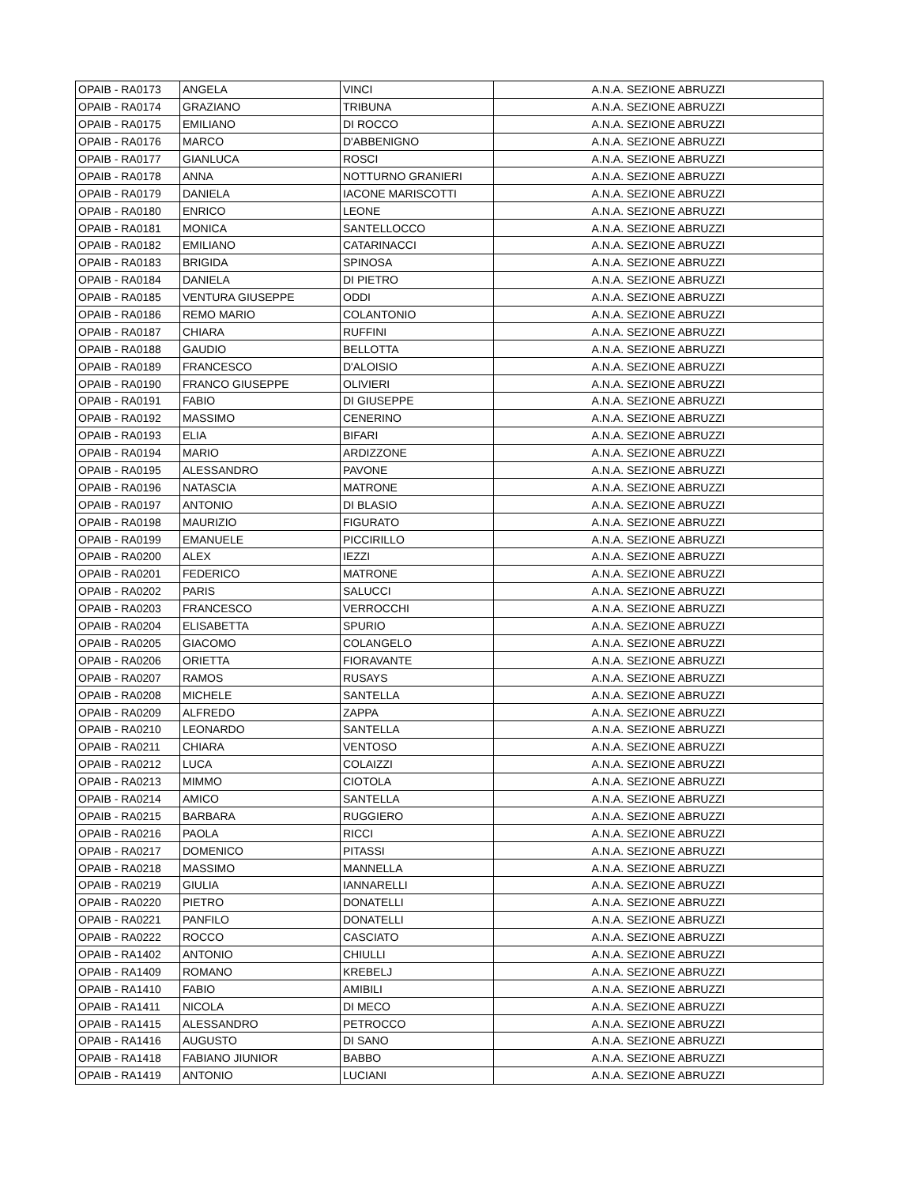| OPAIB - RA0173 | ANGELA | VINCI | A.N.A. SEZIONE ABRUZZI |
| OPAIB - RA0174 | GRAZIANO | TRIBUNA | A.N.A. SEZIONE ABRUZZI |
| OPAIB - RA0175 | EMILIANO | DI ROCCO | A.N.A. SEZIONE ABRUZZI |
| OPAIB - RA0176 | MARCO | D'ABBENIGNO | A.N.A. SEZIONE ABRUZZI |
| OPAIB - RA0177 | GIANLUCA | ROSCI | A.N.A. SEZIONE ABRUZZI |
| OPAIB - RA0178 | ANNA | NOTTURNO GRANIERI | A.N.A. SEZIONE ABRUZZI |
| OPAIB - RA0179 | DANIELA | IACONE MARISCOTTI | A.N.A. SEZIONE ABRUZZI |
| OPAIB - RA0180 | ENRICO | LEONE | A.N.A. SEZIONE ABRUZZI |
| OPAIB - RA0181 | MONICA | SANTELLOCCO | A.N.A. SEZIONE ABRUZZI |
| OPAIB - RA0182 | EMILIANO | CATARINACCI | A.N.A. SEZIONE ABRUZZI |
| OPAIB - RA0183 | BRIGIDA | SPINOSA | A.N.A. SEZIONE ABRUZZI |
| OPAIB - RA0184 | DANIELA | DI PIETRO | A.N.A. SEZIONE ABRUZZI |
| OPAIB - RA0185 | VENTURA GIUSEPPE | ODDI | A.N.A. SEZIONE ABRUZZI |
| OPAIB - RA0186 | REMO MARIO | COLANTONIO | A.N.A. SEZIONE ABRUZZI |
| OPAIB - RA0187 | CHIARA | RUFFINI | A.N.A. SEZIONE ABRUZZI |
| OPAIB - RA0188 | GAUDIO | BELLOTTA | A.N.A. SEZIONE ABRUZZI |
| OPAIB - RA0189 | FRANCESCO | D'ALOISIO | A.N.A. SEZIONE ABRUZZI |
| OPAIB - RA0190 | FRANCO GIUSEPPE | OLIVIERI | A.N.A. SEZIONE ABRUZZI |
| OPAIB - RA0191 | FABIO | DI GIUSEPPE | A.N.A. SEZIONE ABRUZZI |
| OPAIB - RA0192 | MASSIMO | CENERINO | A.N.A. SEZIONE ABRUZZI |
| OPAIB - RA0193 | ELIA | BIFARI | A.N.A. SEZIONE ABRUZZI |
| OPAIB - RA0194 | MARIO | ARDIZZONE | A.N.A. SEZIONE ABRUZZI |
| OPAIB - RA0195 | ALESSANDRO | PAVONE | A.N.A. SEZIONE ABRUZZI |
| OPAIB - RA0196 | NATASCIA | MATRONE | A.N.A. SEZIONE ABRUZZI |
| OPAIB - RA0197 | ANTONIO | DI BLASIO | A.N.A. SEZIONE ABRUZZI |
| OPAIB - RA0198 | MAURIZIO | FIGURATO | A.N.A. SEZIONE ABRUZZI |
| OPAIB - RA0199 | EMANUELE | PICCIRILLO | A.N.A. SEZIONE ABRUZZI |
| OPAIB - RA0200 | ALEX | IEZZI | A.N.A. SEZIONE ABRUZZI |
| OPAIB - RA0201 | FEDERICO | MATRONE | A.N.A. SEZIONE ABRUZZI |
| OPAIB - RA0202 | PARIS | SALUCCI | A.N.A. SEZIONE ABRUZZI |
| OPAIB - RA0203 | FRANCESCO | VERROCCHI | A.N.A. SEZIONE ABRUZZI |
| OPAIB - RA0204 | ELISABETTA | SPURIO | A.N.A. SEZIONE ABRUZZI |
| OPAIB - RA0205 | GIACOMO | COLANGELO | A.N.A. SEZIONE ABRUZZI |
| OPAIB - RA0206 | ORIETTA | FIORAVANTE | A.N.A. SEZIONE ABRUZZI |
| OPAIB - RA0207 | RAMOS | RUSAYS | A.N.A. SEZIONE ABRUZZI |
| OPAIB - RA0208 | MICHELE | SANTELLA | A.N.A. SEZIONE ABRUZZI |
| OPAIB - RA0209 | ALFREDO | ZAPPA | A.N.A. SEZIONE ABRUZZI |
| OPAIB - RA0210 | LEONARDO | SANTELLA | A.N.A. SEZIONE ABRUZZI |
| OPAIB - RA0211 | CHIARA | VENTOSO | A.N.A. SEZIONE ABRUZZI |
| OPAIB - RA0212 | LUCA | COLAIZZI | A.N.A. SEZIONE ABRUZZI |
| OPAIB - RA0213 | MIMMO | CIOTOLA | A.N.A. SEZIONE ABRUZZI |
| OPAIB - RA0214 | AMICO | SANTELLA | A.N.A. SEZIONE ABRUZZI |
| OPAIB - RA0215 | BARBARA | RUGGIERO | A.N.A. SEZIONE ABRUZZI |
| OPAIB - RA0216 | PAOLA | RICCI | A.N.A. SEZIONE ABRUZZI |
| OPAIB - RA0217 | DOMENICO | PITASSI | A.N.A. SEZIONE ABRUZZI |
| OPAIB - RA0218 | MASSIMO | MANNELLA | A.N.A. SEZIONE ABRUZZI |
| OPAIB - RA0219 | GIULIA | IANNARELLI | A.N.A. SEZIONE ABRUZZI |
| OPAIB - RA0220 | PIETRO | DONATELLI | A.N.A. SEZIONE ABRUZZI |
| OPAIB - RA0221 | PANFILO | DONATELLI | A.N.A. SEZIONE ABRUZZI |
| OPAIB - RA0222 | ROCCO | CASCIATO | A.N.A. SEZIONE ABRUZZI |
| OPAIB - RA1402 | ANTONIO | CHIULLI | A.N.A. SEZIONE ABRUZZI |
| OPAIB - RA1409 | ROMANO | KREBELJ | A.N.A. SEZIONE ABRUZZI |
| OPAIB - RA1410 | FABIO | AMIBILI | A.N.A. SEZIONE ABRUZZI |
| OPAIB - RA1411 | NICOLA | DI MECO | A.N.A. SEZIONE ABRUZZI |
| OPAIB - RA1415 | ALESSANDRO | PETROCCO | A.N.A. SEZIONE ABRUZZI |
| OPAIB - RA1416 | AUGUSTO | DI SANO | A.N.A. SEZIONE ABRUZZI |
| OPAIB - RA1418 | FABIANO JIUNIOR | BABBO | A.N.A. SEZIONE ABRUZZI |
| OPAIB - RA1419 | ANTONIO | LUCIANI | A.N.A. SEZIONE ABRUZZI |